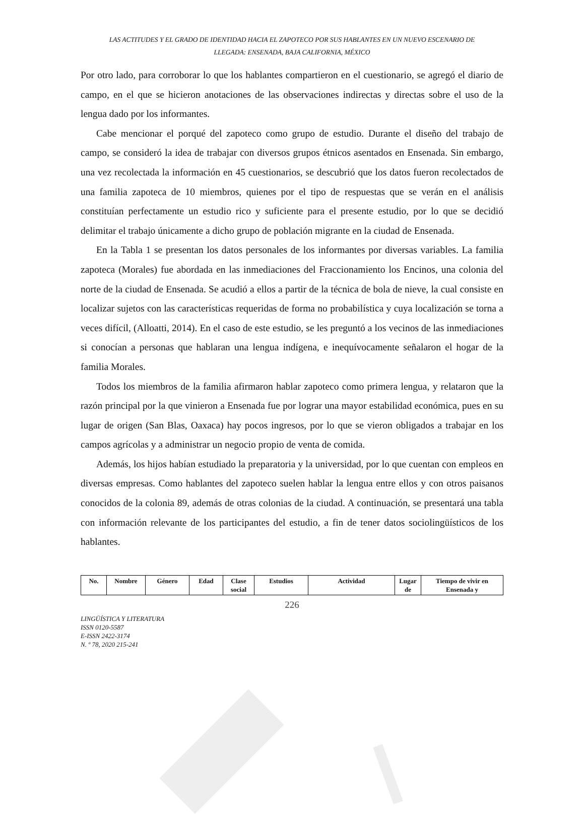LAS ACTITUDES Y EL GRADO DE IDENTIDAD HACIA EL ZAPOTECO POR SUS HABLANTES EN UN NUEVO ESCENARIO DE
LLEGADA: ENSENADA, BAJA CALIFORNIA, MÉXICO
Por otro lado, para corroborar lo que los hablantes compartieron en el cuestionario, se agregó el diario de campo, en el que se hicieron anotaciones de las observaciones indirectas y directas sobre el uso de la lengua dado por los informantes.
Cabe mencionar el porqué del zapoteco como grupo de estudio. Durante el diseño del trabajo de campo, se consideró la idea de trabajar con diversos grupos étnicos asentados en Ensenada. Sin embargo, una vez recolectada la información en 45 cuestionarios, se descubrió que los datos fueron recolectados de una familia zapoteca de 10 miembros, quienes por el tipo de respuestas que se verán en el análisis constituían perfectamente un estudio rico y suficiente para el presente estudio, por lo que se decidió delimitar el trabajo únicamente a dicho grupo de población migrante en la ciudad de Ensenada.
En la Tabla 1 se presentan los datos personales de los informantes por diversas variables. La familia zapoteca (Morales) fue abordada en las inmediaciones del Fraccionamiento los Encinos, una colonia del norte de la ciudad de Ensenada. Se acudió a ellos a partir de la técnica de bola de nieve, la cual consiste en localizar sujetos con las características requeridas de forma no probabilística y cuya localización se torna a veces difícil, (Alloatti, 2014). En el caso de este estudio, se les preguntó a los vecinos de las inmediaciones si conocían a personas que hablaran una lengua indígena, e inequívocamente señalaron el hogar de la familia Morales.
Todos los miembros de la familia afirmaron hablar zapoteco como primera lengua, y relataron que la razón principal por la que vinieron a Ensenada fue por lograr una mayor estabilidad económica, pues en su lugar de origen (San Blas, Oaxaca) hay pocos ingresos, por lo que se vieron obligados a trabajar en los campos agrícolas y a administrar un negocio propio de venta de comida.
Además, los hijos habían estudiado la preparatoria y la universidad, por lo que cuentan con empleos en diversas empresas. Como hablantes del zapoteco suelen hablar la lengua entre ellos y con otros paisanos conocidos de la colonia 89, además de otras colonias de la ciudad. A continuación, se presentará una tabla con información relevante de los participantes del estudio, a fin de tener datos sociolingüísticos de los hablantes.
| No. | Nombre | Género | Edad | Clase social | Estudios | Actividad | Lugar de | Tiempo de vivir en Ensenada y |
| --- | --- | --- | --- | --- | --- | --- | --- | --- |
226
LINGÜÍSTICA Y LITERATURA
ISSN 0120-5587
E-ISSN 2422-3174
N. º 78, 2020 215-241